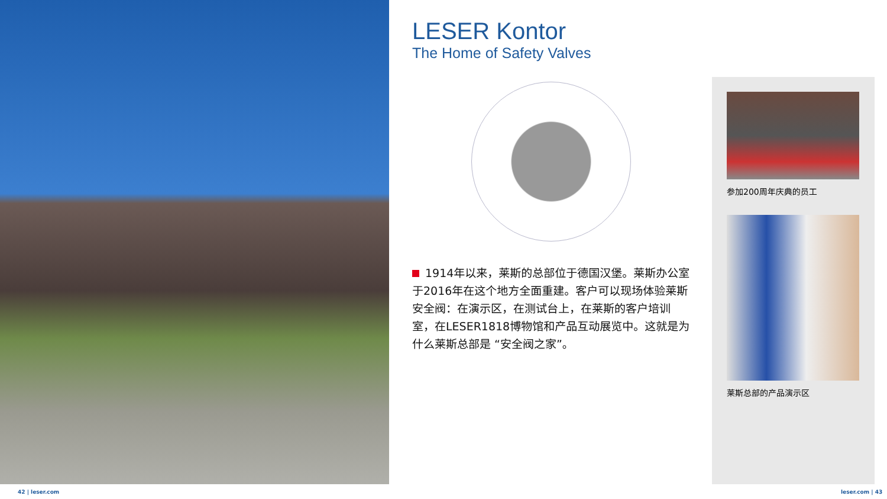LESER Kontor
The Home of Safety Valves
1914年以来，莱斯的总部位于德国汉堡。莱斯办公室于2016年在这个地方全面重建。客户可以现场体验莱斯安全阀：在演示区，在测试台上，在莱斯的客户培训室，在LESER1818博物馆和产品互动展览中。这就是为什么莱斯总部是 “安全阀之家”。
参加200周年庆典的员工
莱斯总部的产品演示区
42 | leser.com leser.com | 43